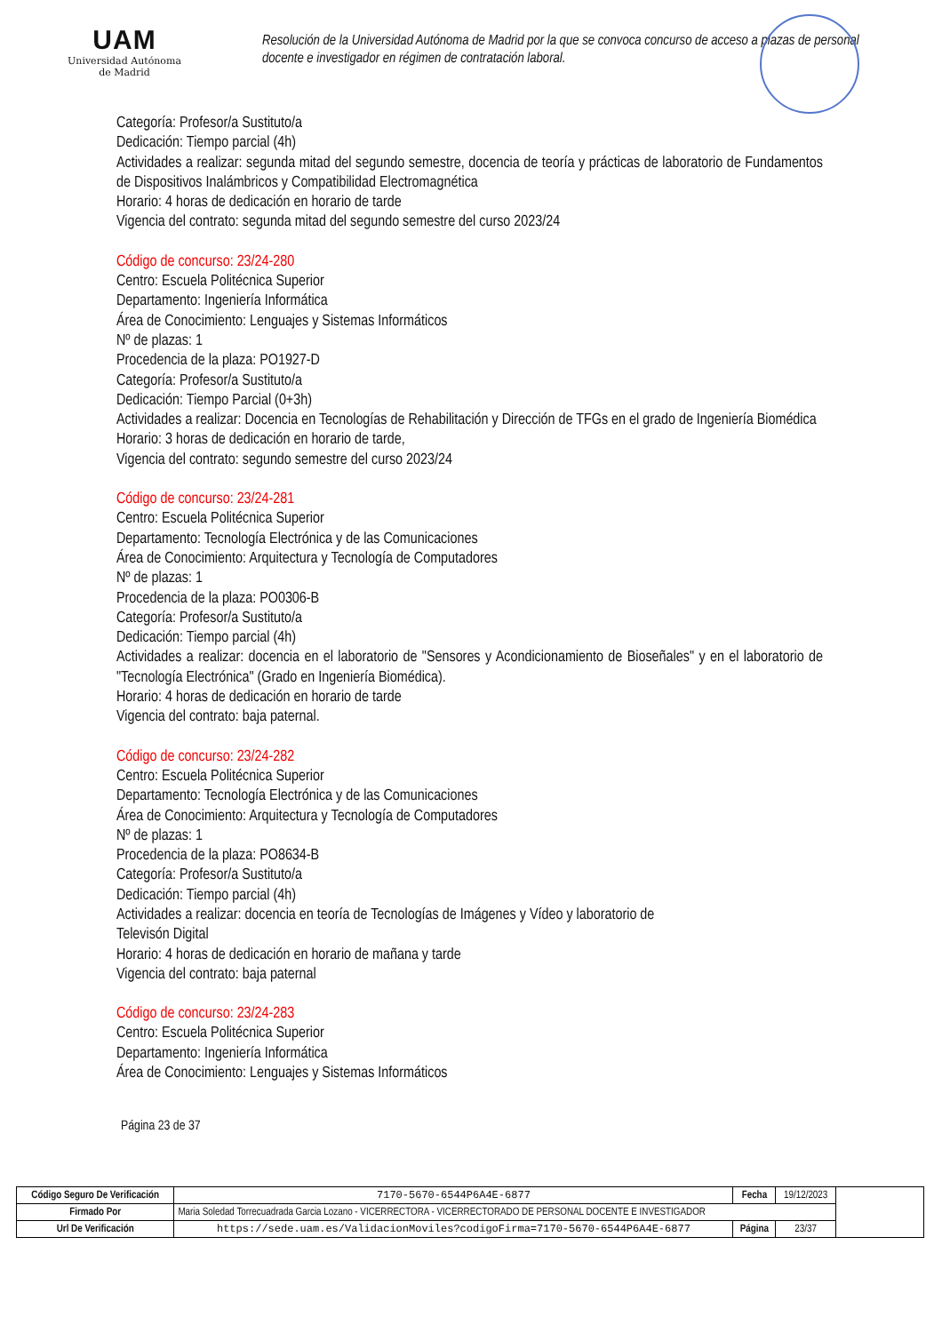UAM
Universidad Autónoma
de Madrid
Resolución de la Universidad Autónoma de Madrid por la que se convoca concurso de acceso a plazas de personal docente e investigador en régimen de contratación laboral.
Categoría: Profesor/a Sustituto/a
Dedicación: Tiempo parcial (4h)
Actividades a realizar: segunda mitad del segundo semestre, docencia de teoría y prácticas de laboratorio de Fundamentos de Dispositivos Inalámbricos y Compatibilidad Electromagnética
Horario: 4 horas de dedicación en horario de tarde
Vigencia del contrato: segunda mitad del segundo semestre del curso 2023/24
Código de concurso: 23/24-280
Centro: Escuela Politécnica Superior
Departamento: Ingeniería Informática
Área de Conocimiento: Lenguajes y Sistemas Informáticos
Nº de plazas: 1
Procedencia de la plaza: PO1927-D
Categoría: Profesor/a Sustituto/a
Dedicación: Tiempo Parcial (0+3h)
Actividades a realizar: Docencia en Tecnologías de Rehabilitación y Dirección de TFGs en el grado de Ingeniería Biomédica
Horario: 3 horas de dedicación en horario de tarde,
Vigencia del contrato: segundo semestre del curso 2023/24
Código de concurso: 23/24-281
Centro: Escuela Politécnica Superior
Departamento: Tecnología Electrónica y de las Comunicaciones
Área de Conocimiento: Arquitectura y Tecnología de Computadores
Nº de plazas: 1
Procedencia de la plaza: PO0306-B
Categoría: Profesor/a Sustituto/a
Dedicación: Tiempo parcial (4h)
Actividades a realizar: docencia en el laboratorio de "Sensores y Acondicionamiento de Bioseñales" y en el laboratorio de "Tecnología Electrónica" (Grado en Ingeniería Biomédica).
Horario: 4 horas de dedicación en horario de tarde
Vigencia del contrato: baja paternal.
Código de concurso: 23/24-282
Centro: Escuela Politécnica Superior
Departamento: Tecnología Electrónica y de las Comunicaciones
Área de Conocimiento: Arquitectura y Tecnología de Computadores
Nº de plazas: 1
Procedencia de la plaza: PO8634-B
Categoría: Profesor/a Sustituto/a
Dedicación: Tiempo parcial (4h)
Actividades a realizar: docencia en teoría de Tecnologías de Imágenes y Vídeo y laboratorio de
Televisón Digital
Horario: 4 horas de dedicación en horario de mañana y tarde
Vigencia del contrato: baja paternal
Código de concurso: 23/24-283
Centro: Escuela Politécnica Superior
Departamento: Ingeniería Informática
Área de Conocimiento: Lenguajes y Sistemas Informáticos
Página 23 de 37
| Código Seguro De Verificación | 7170-5670-6544P6A4E-6877 | Fecha | 19/12/2023 | |
| Firmado Por | Maria Soledad Torrecuadrada Garcia Lozano - VICERRECTORA - VICERRECTORADO DE PERSONAL DOCENTE E INVESTIGADOR | | | |
| Url De Verificación | https://sede.uam.es/ValidacionMoviles?codigoFirma=7170-5670-6544P6A4E-6877 | Página | 23/37 | |